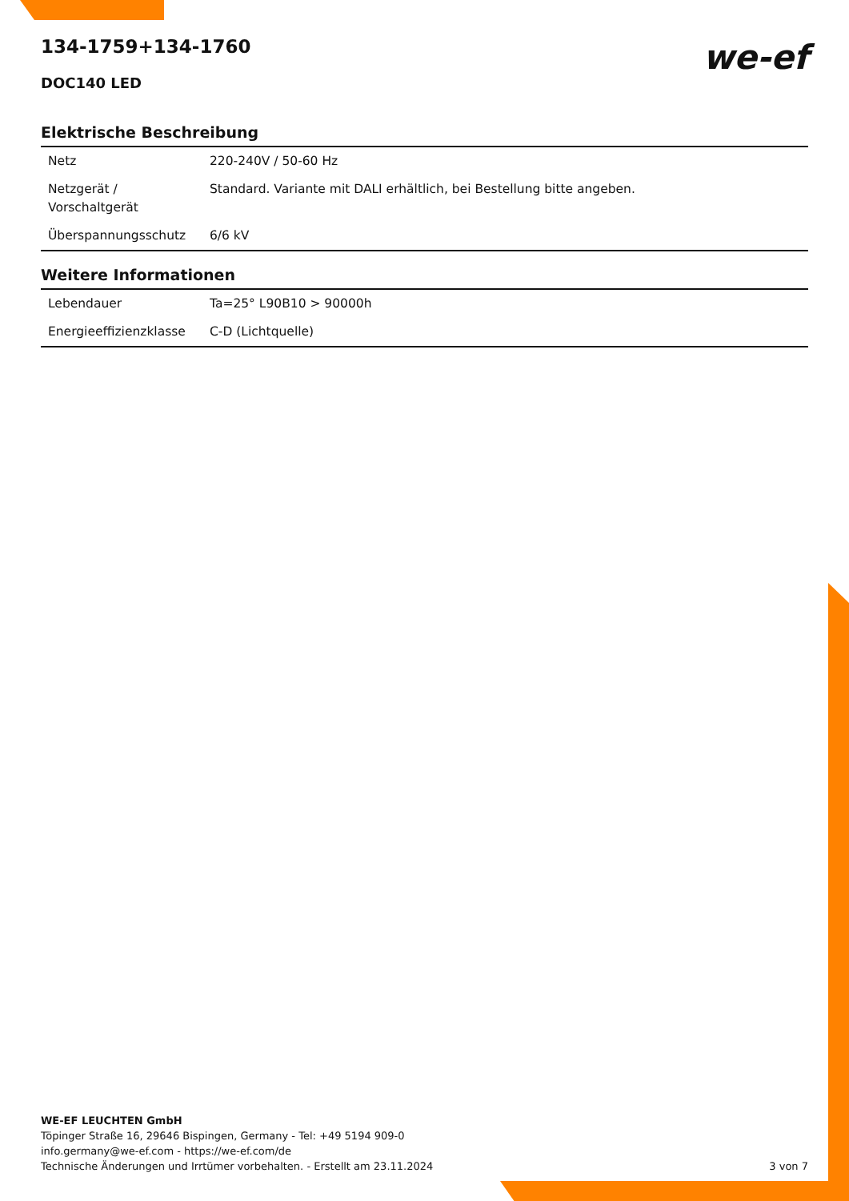we-ef
134-1759+134-1760
DOC140 LED
Elektrische Beschreibung
| Netz | 220-240V / 50-60 Hz |
| Netzgerät / Vorschaltgerät | Standard. Variante mit DALI erhältlich, bei Bestellung bitte angeben. |
| Überspannungsschutz | 6/6 kV |
Weitere Informationen
| Lebendauer | Ta=25° L90B10 > 90000h |
| Energieeffizienzklasse | C-D (Lichtquelle) |
WE-EF LEUCHTEN GmbH
Töpinger Straße 16, 29646 Bispingen, Germany - Tel: +49 5194 909-0
info.germany@we-ef.com - https://we-ef.com/de
Technische Änderungen und Irrtümer vorbehalten. - Erstellt am 23.11.2024 3 von 7